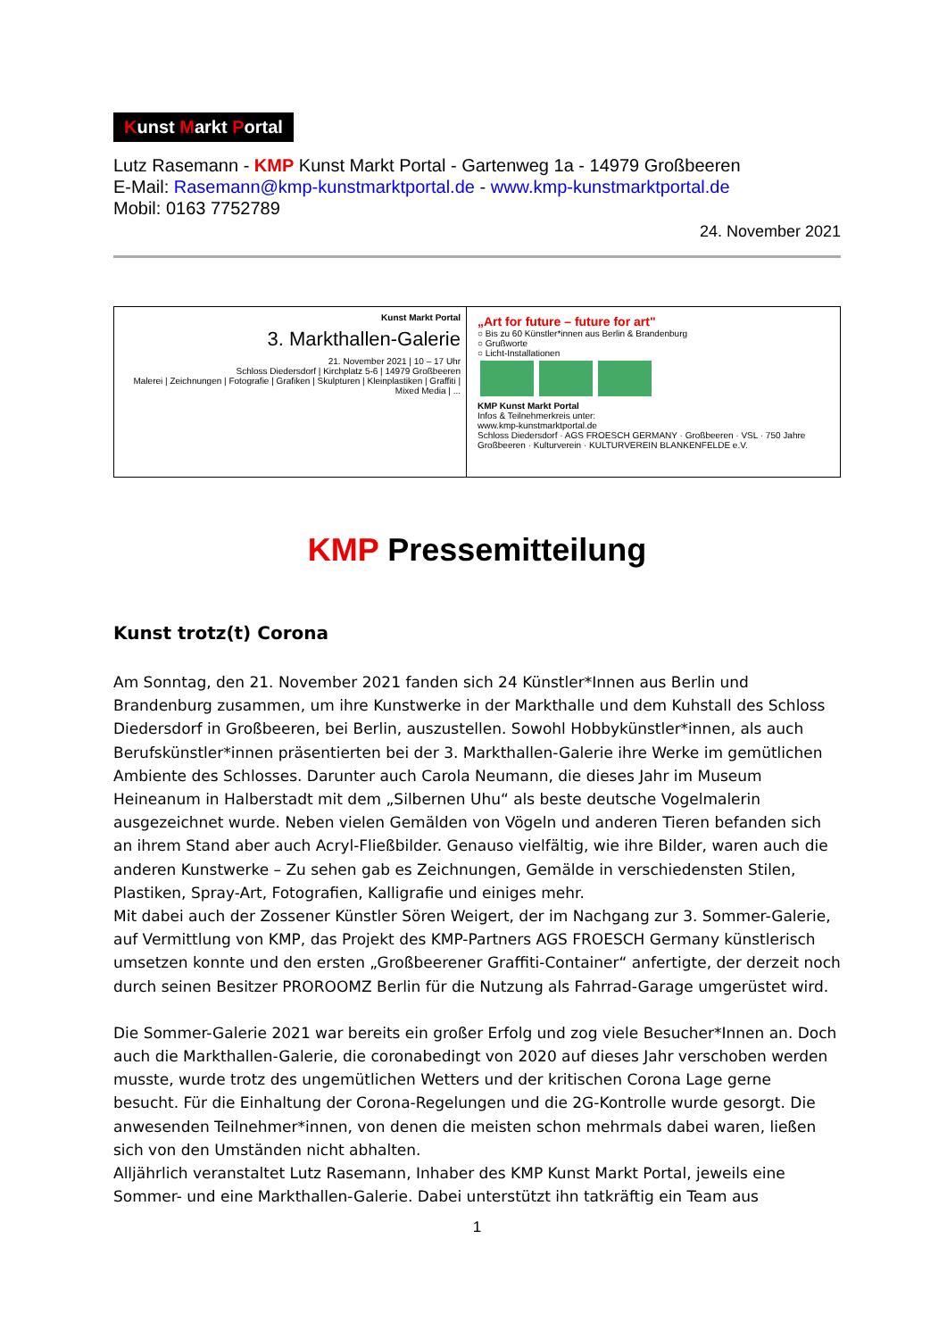Kunst Markt Portal
Lutz Rasemann - KMP Kunst Markt Portal - Gartenweg 1a - 14979 Großbeeren
E-Mail: Rasemann@kmp-kunstmarktportal.de - www.kmp-kunstmarktportal.de
Mobil: 0163 7752789
24. November 2021
Kunst Markt Portal
3. Markthallen-Galerie
21. November 2021 | 10 – 17 Uhr
Schloss Diedersdorf | Kirchplatz 5-6 | 14979 Großbeeren
Malerei | Zeichnungen | Fotografie | Grafiken | Skulpturen | Kleinplastiken | Graffiti | Mixed Media | ...
„Art for future – future for art"
○ Bis zu 60 Künstler*innen aus Berlin & Brandenburg
○ Grußworte
○ Licht-Installationen
KMP Kunst Markt Portal
Infos & Teilnehmerkreis unter:
www.kmp-kunstmarktportal.de
Schloss Diedersdorf · AGS FROESCH GERMANY · Großbeeren · VSL · 750 Jahre Großbeeren · Kulturverein · KULTURVEREIN BLANKENFELDE e.V.
KMP Pressemitteilung
Kunst trotz(t) Corona
Am Sonntag, den 21. November 2021 fanden sich 24 Künstler*Innen aus Berlin und Brandenburg zusammen, um ihre Kunstwerke in der Markthalle und dem Kuhstall des Schloss Diedersdorf in Großbeeren, bei Berlin, auszustellen. Sowohl Hobbykünstler*innen, als auch Berufskünstler*innen präsentierten bei der 3. Markthallen-Galerie ihre Werke im gemütlichen Ambiente des Schlosses. Darunter auch Carola Neumann, die dieses Jahr im Museum Heineanum in Halberstadt mit dem „Silbernen Uhu“ als beste deutsche Vogelmalerin ausgezeichnet wurde. Neben vielen Gemälden von Vögeln und anderen Tieren befanden sich an ihrem Stand aber auch Acryl-Fließbilder. Genauso vielfältig, wie ihre Bilder, waren auch die anderen Kunstwerke – Zu sehen gab es Zeichnungen, Gemälde in verschiedensten Stilen, Plastiken, Spray-Art, Fotografien, Kalligrafie und einiges mehr.
Mit dabei auch der Zossener Künstler Sören Weigert, der im Nachgang zur 3. Sommer-Galerie, auf Vermittlung von KMP, das Projekt des KMP-Partners AGS FROESCH Germany künstlerisch umsetzen konnte und den ersten „Großbeerener Graffiti-Container“ anfertigte, der derzeit noch durch seinen Besitzer PROROOMZ Berlin für die Nutzung als Fahrrad-Garage umgerüstet wird.
Die Sommer-Galerie 2021 war bereits ein großer Erfolg und zog viele Besucher*Innen an. Doch auch die Markthallen-Galerie, die coronabedingt von 2020 auf dieses Jahr verschoben werden musste, wurde trotz des ungemütlichen Wetters und der kritischen Corona Lage gerne besucht. Für die Einhaltung der Corona-Regelungen und die 2G-Kontrolle wurde gesorgt. Die anwesenden Teilnehmer*innen, von denen die meisten schon mehrmals dabei waren, ließen sich von den Umständen nicht abhalten.
Alljährlich veranstaltet Lutz Rasemann, Inhaber des KMP Kunst Markt Portal, jeweils eine Sommer- und eine Markthallen-Galerie. Dabei unterstützt ihn tatkräftig ein Team aus
1